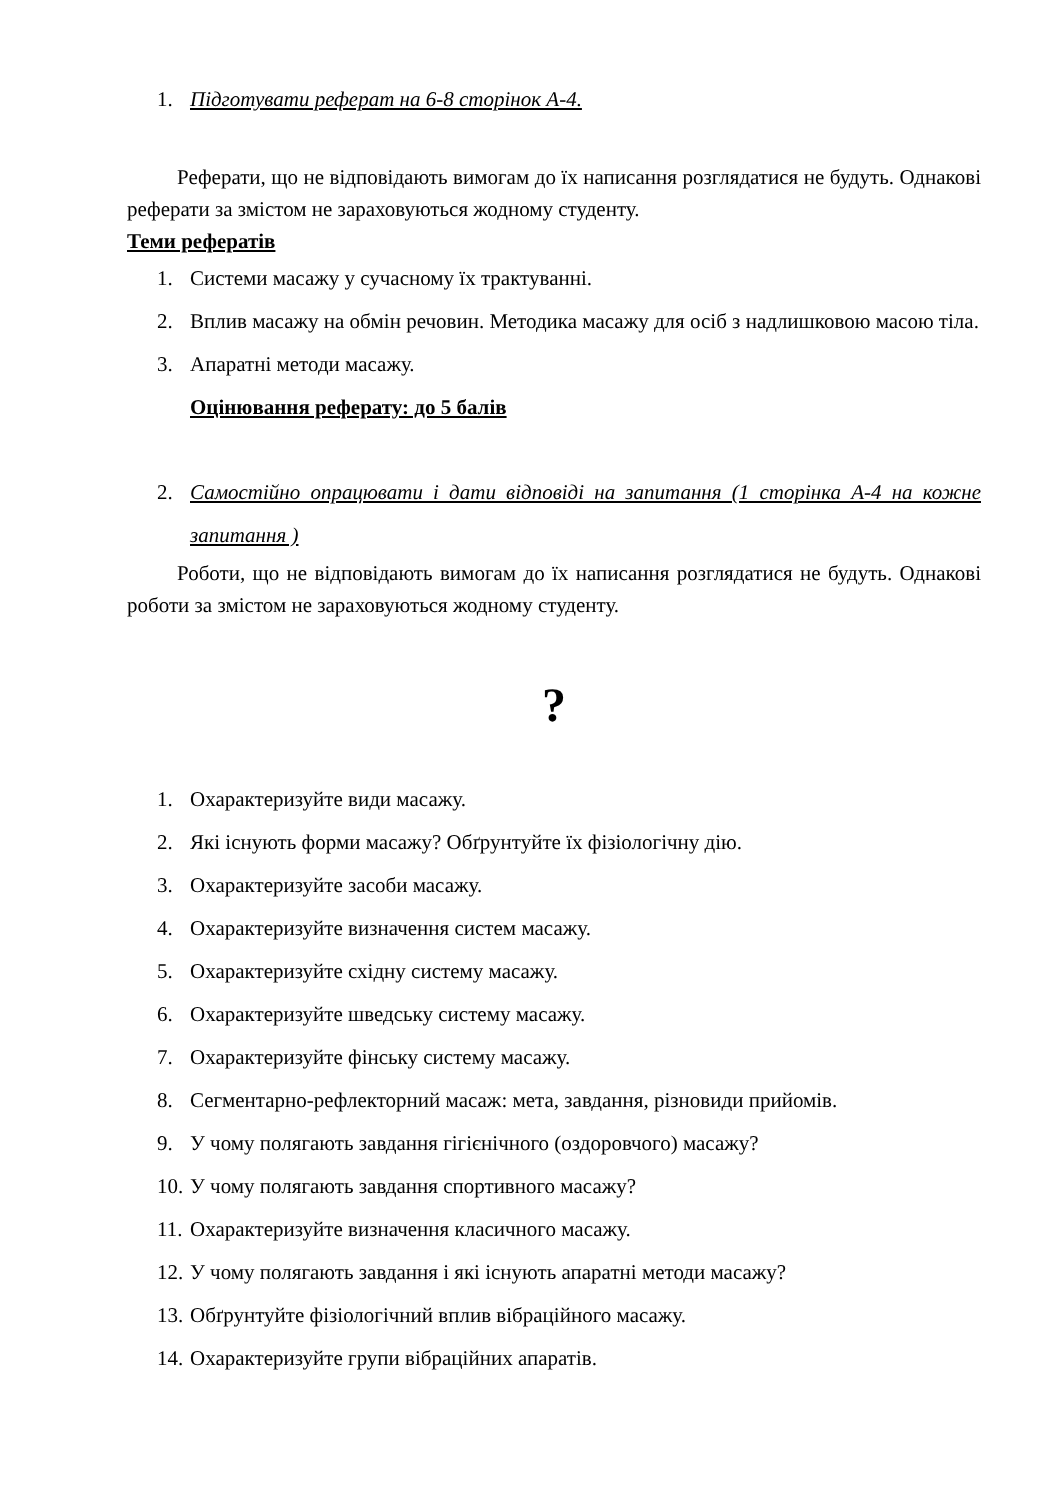1. Підготувати реферат на 6-8 сторінок А-4.
Реферати, що не відповідають вимогам до їх написання розглядатися не будуть. Однакові реферати за змістом не зараховуються жодному студенту.
Теми рефератів
1. Системи масажу у сучасному їх трактуванні.
2. Вплив масажу на обмін речовин. Методика масажу для осіб з надлишковою масою тіла.
3. Апаратні методи масажу.
Оцінювання реферату: до 5 балів
2. Самостійно опрацювати і дати відповіді на запитання (1 сторінка А-4 на кожне запитання )
Роботи, що не відповідають вимогам до їх написання розглядатися не будуть. Однакові роботи за змістом не зараховуються жодному студенту.
?
1. Охарактеризуйте види масажу.
2. Які існують форми масажу? Обґрунтуйте їх фізіологічну дію.
3. Охарактеризуйте засоби масажу.
4. Охарактеризуйте визначення систем масажу.
5. Охарактеризуйте східну систему масажу.
6. Охарактеризуйте шведську систему масажу.
7. Охарактеризуйте фінську систему масажу.
8. Сегментарно-рефлекторний масаж: мета, завдання, різновиди прийомів.
9. У чому полягають завдання гігієнічного (оздоровчого) масажу?
10. У чому полягають завдання спортивного масажу?
11. Охарактеризуйте визначення класичного масажу.
12. У чому полягають завдання і які існують апаратні методи масажу?
13. Обґрунтуйте фізіологічний вплив вібраційного масажу.
14. Охарактеризуйте групи вібраційних апаратів.